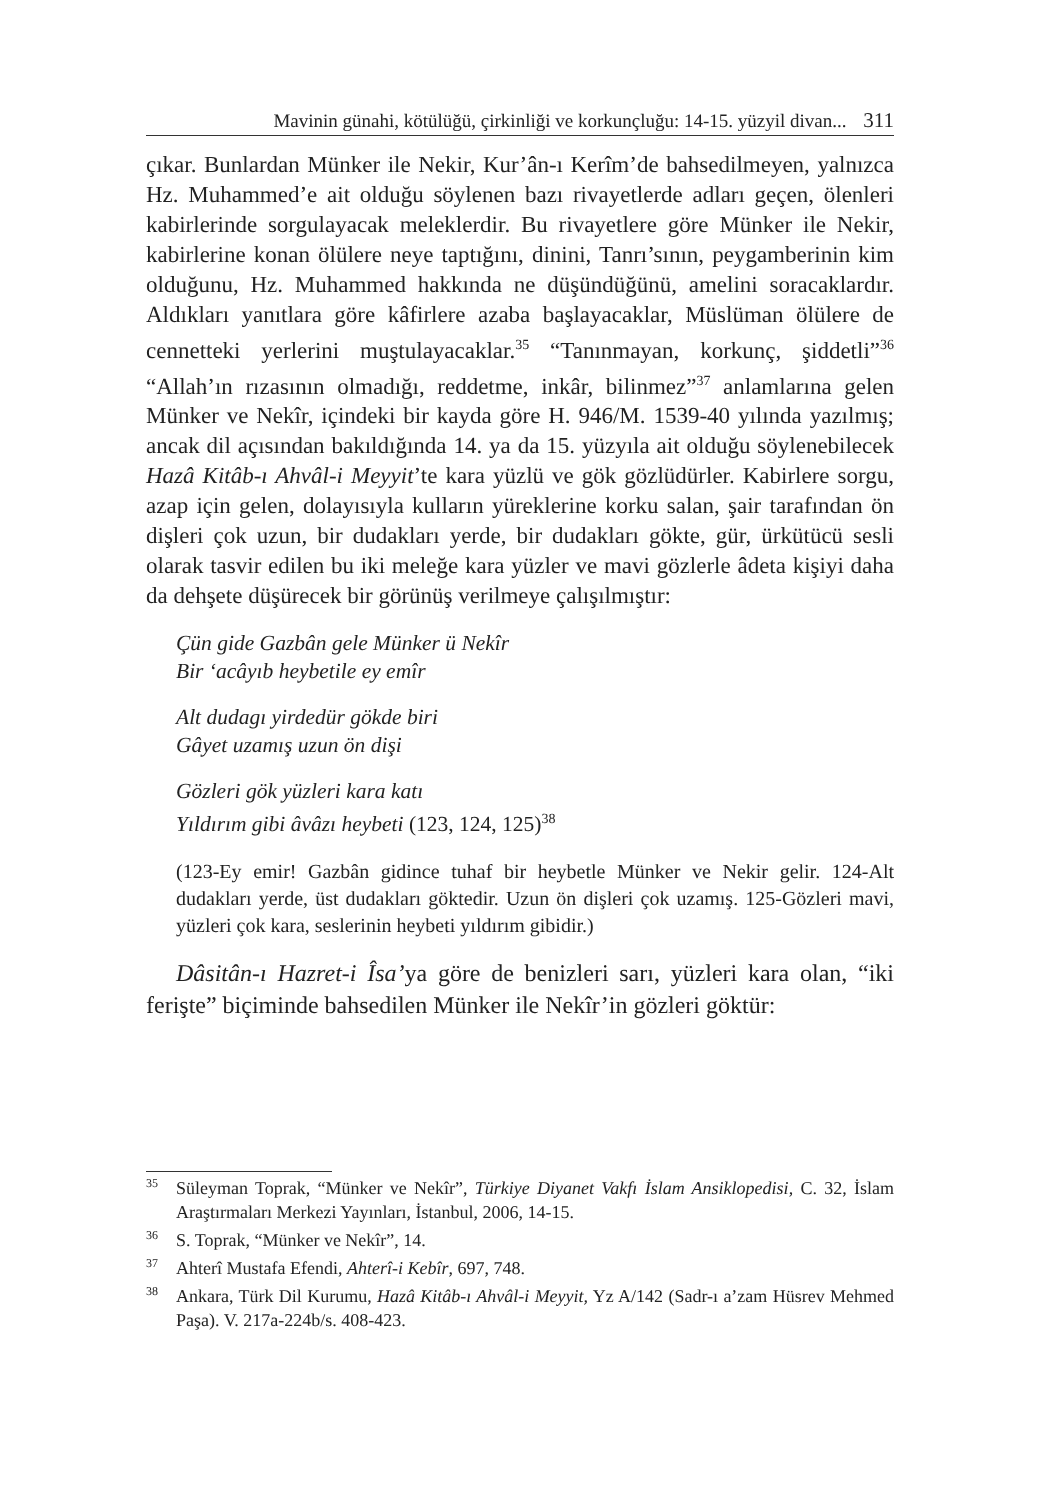Mavinin günahi, kötülüğü, çirkinliği ve korkunçluğu: 14-15. yüzyil divan... 311
çıkar. Bunlardan Münker ile Nekir, Kur’ân-ı Kerîm’de bahsedilmeyen, yalnızca Hz. Muhammed’e ait olduğu söylenen bazı rivayetlerde adları geçen, ölenleri kabirlerinde sorgulayacak meleklerdir. Bu rivayetlere göre Münker ile Nekir, kabirlerine konan ölülere neye taptığını, dinini, Tanrı’sının, peygamberinin kim olduğunu, Hz. Muhammed hakkında ne düşündüğünü, amelini soracaklardır. Aldıkları yanıtlara göre kâfirlere azaba başlayacaklar, Müslüman ölülere de cennetteki yerlerini muştulayacaklar.<sup>35</sup> “Tanınmayan, korkunç, şiddetli”<sup>36</sup> “Allah’ın rızasının olmadığı, reddetme, inkâr, bilinmez”<sup>37</sup> anlamlarına gelen Münker ve Nekîr, içindeki bir kayda göre H. 946/M. 1539-40 yılında yazılmış; ancak dil açısından bakıldığında 14. ya da 15. yüzyıla ait olduğu söylenebilecek Hazâ Kitâb-ı Ahvâl-i Meyyit’te kara yüzlü ve gök gözlüdürler. Kabirlere sorgu, azap için gelen, dolayısıyla kulların yüreklerine korku salan, şair tarafından ön dişleri çok uzun, bir dudakları yerde, bir dudakları gökte, gür, ürkütücü sesli olarak tasvir edilen bu iki meleğe kara yüzler ve mavi gözlerle âdeta kişiyi daha da dehşete düşürecek bir görünüş verilmeye çalışılmıştır:
Çün gide Gazbân gele Münker ü Nekîr
Bir ‘acâyıb heybetile ey emîr
Alt dudagı yirdedür gökde biri
Gâyet uzamış uzun ön dişi
Gözleri gök yüzleri kara katı
Yıldırım gibi âvâzı heybeti (123, 124, 125)<sup>38</sup>
(123-Ey emir! Gazbân gidince tuhaf bir heybetle Münker ve Nekir gelir. 124-Alt dudakları yerde, üst dudakları göktedir. Uzun ön dişleri çok uzamış. 125-Gözleri mavi, yüzleri çok kara, seslerinin heybeti yıldırım gibidir.)
Dâsitân-ı Hazret-i Îsa’ya göre de benizleri sarı, yüzleri kara olan, “iki ferişte” biçiminde bahsedilen Münker ile Nekîr’in gözleri göktür:
<sup>35</sup>
Süleyman Toprak, “Münker ve Nekîr”, Türkiye Diyanet Vakfı İslam Ansiklopedisi, C. 32, İslam Araştırmaları Merkezi Yayınları, İstanbul, 2006, 14-15.
<sup>36</sup>
S. Toprak, “Münker ve Nekîr”, 14.
<sup>37</sup>
Ahterî Mustafa Efendi, Ahterî-i Kebîr, 697, 748.
<sup>38</sup>
Ankara, Türk Dil Kurumu, Hazâ Kitâb-ı Ahvâl-i Meyyit, Yz A/142 (Sadr-ı a’zam Hüsrev Mehmed Paşa). V. 217a-224b/s. 408-423.